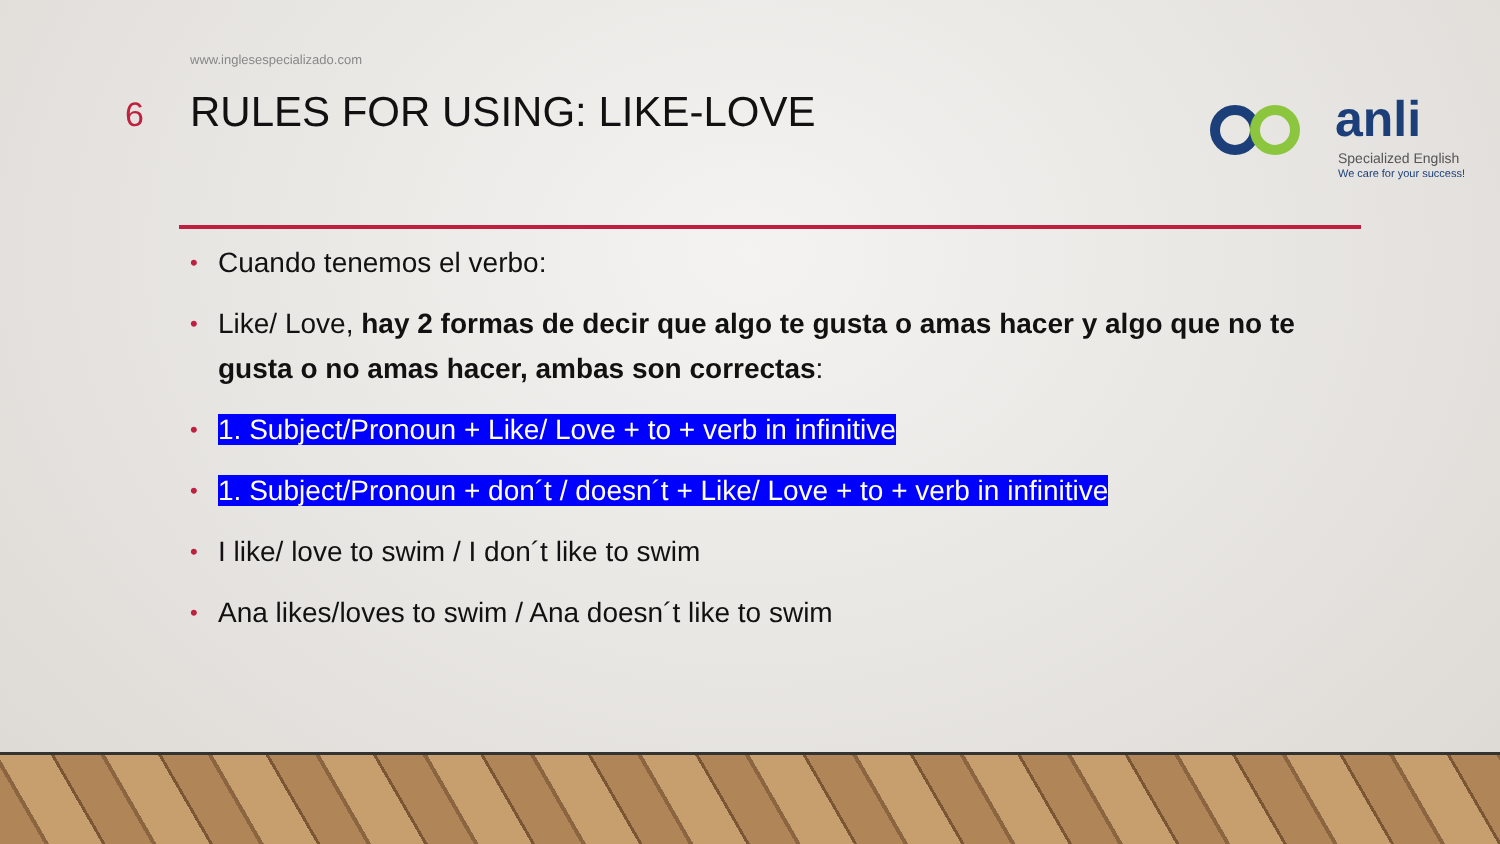www.inglesespecializado.com
6
RULES FOR USING: LIKE-LOVE
anli
Specialized English
We care for your success!
• Cuando tenemos el verbo:
• Like/ Love, hay 2 formas de decir que algo te gusta o amas hacer y algo que no te gusta o no amas hacer, ambas son correctas:
• 1. Subject/Pronoun + Like/ Love + to + verb in infinitive
• 1. Subject/Pronoun + don´t / doesn´t + Like/ Love + to + verb in infinitive
• I like/ love to swim / I don´t like to swim
• Ana likes/loves to swim / Ana doesn´t like to swim